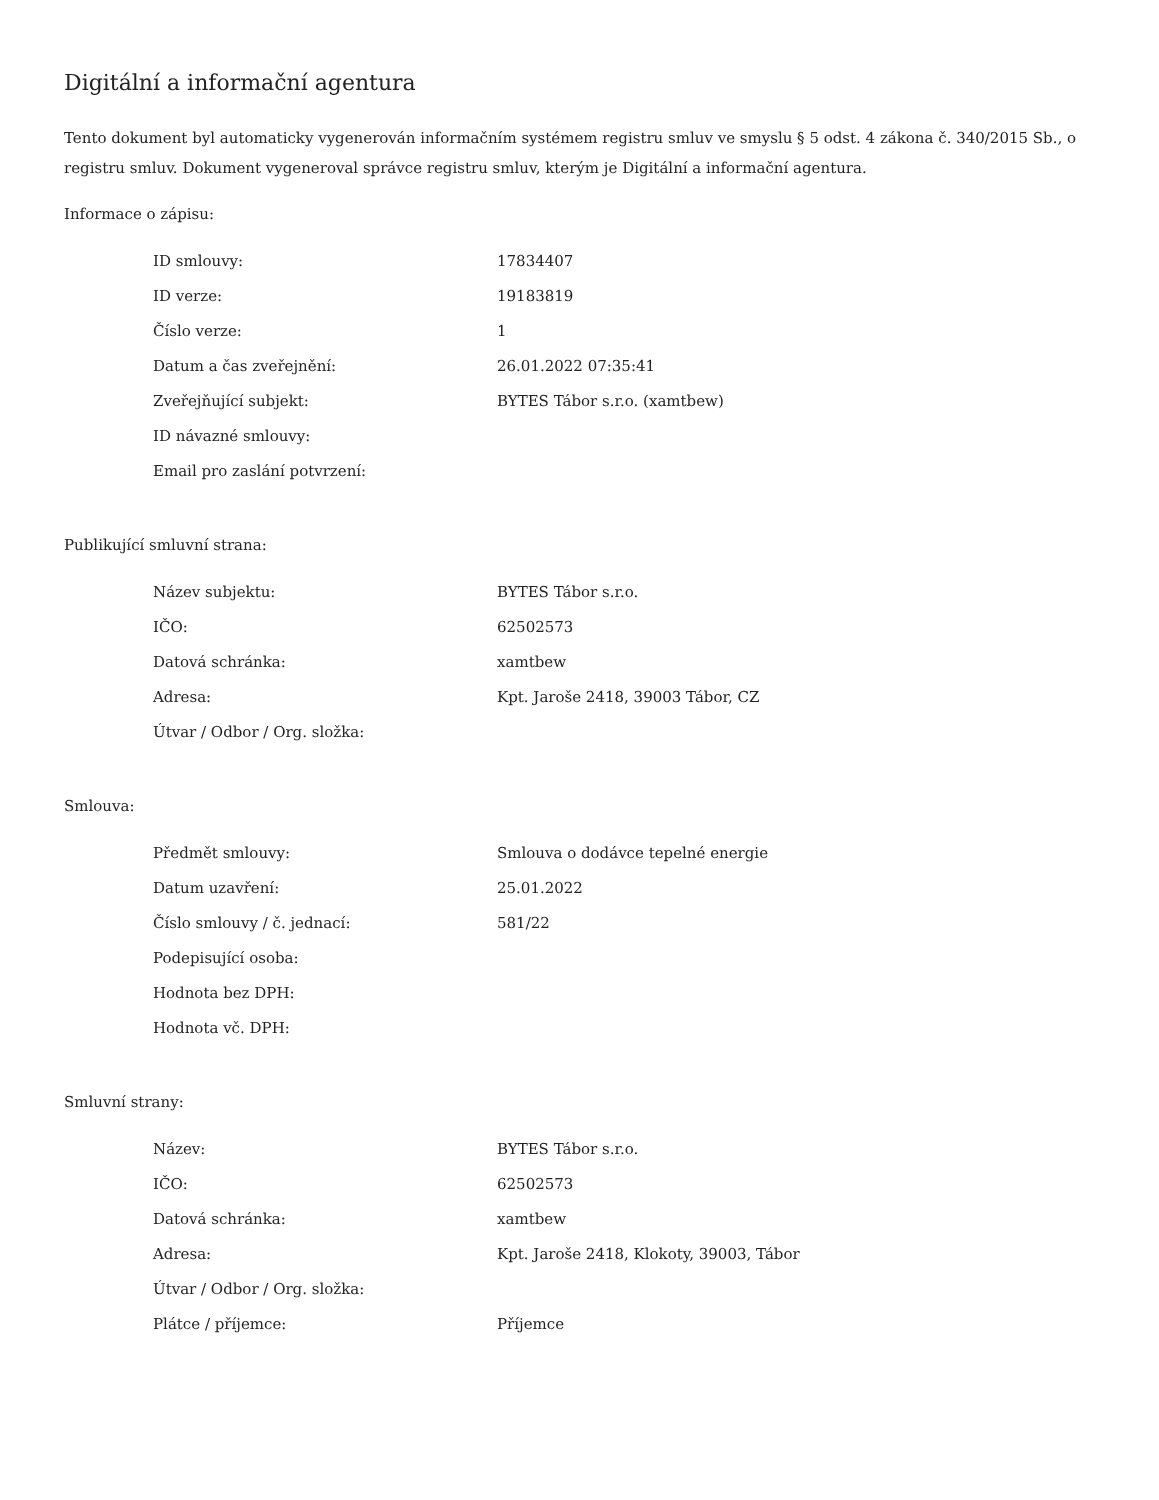Digitální a informační agentura
Tento dokument byl automaticky vygenerován informačním systémem registru smluv ve smyslu § 5 odst. 4 zákona č. 340/2015 Sb., o registru smluv. Dokument vygeneroval správce registru smluv, kterým je Digitální a informační agentura.
Informace o zápisu:
| ID smlouvy: | 17834407 |
| ID verze: | 19183819 |
| Číslo verze: | 1 |
| Datum a čas zveřejnění: | 26.01.2022 07:35:41 |
| Zveřejňující subjekt: | BYTES Tábor s.r.o. (xamtbew) |
| ID návazné smlouvy: | |
| Email pro zaslání potvrzení: | |
Publikující smluvní strana:
| Název subjektu: | BYTES Tábor s.r.o. |
| IČO: | 62502573 |
| Datová schránka: | xamtbew |
| Adresa: | Kpt. Jaroše 2418, 39003 Tábor, CZ |
| Útvar / Odbor / Org. složka: | |
Smlouva:
| Předmět smlouvy: | Smlouva o dodávce tepelné energie |
| Datum uzavření: | 25.01.2022 |
| Číslo smlouvy / č. jednací: | 581/22 |
| Podepisující osoba: | |
| Hodnota bez DPH: | |
| Hodnota vč. DPH: | |
Smluvní strany:
| Název: | BYTES Tábor s.r.o. |
| IČO: | 62502573 |
| Datová schránka: | xamtbew |
| Adresa: | Kpt. Jaroše 2418, Klokoty, 39003, Tábor |
| Útvar / Odbor / Org. složka: | |
| Plátce / příjemce: | Příjemce |